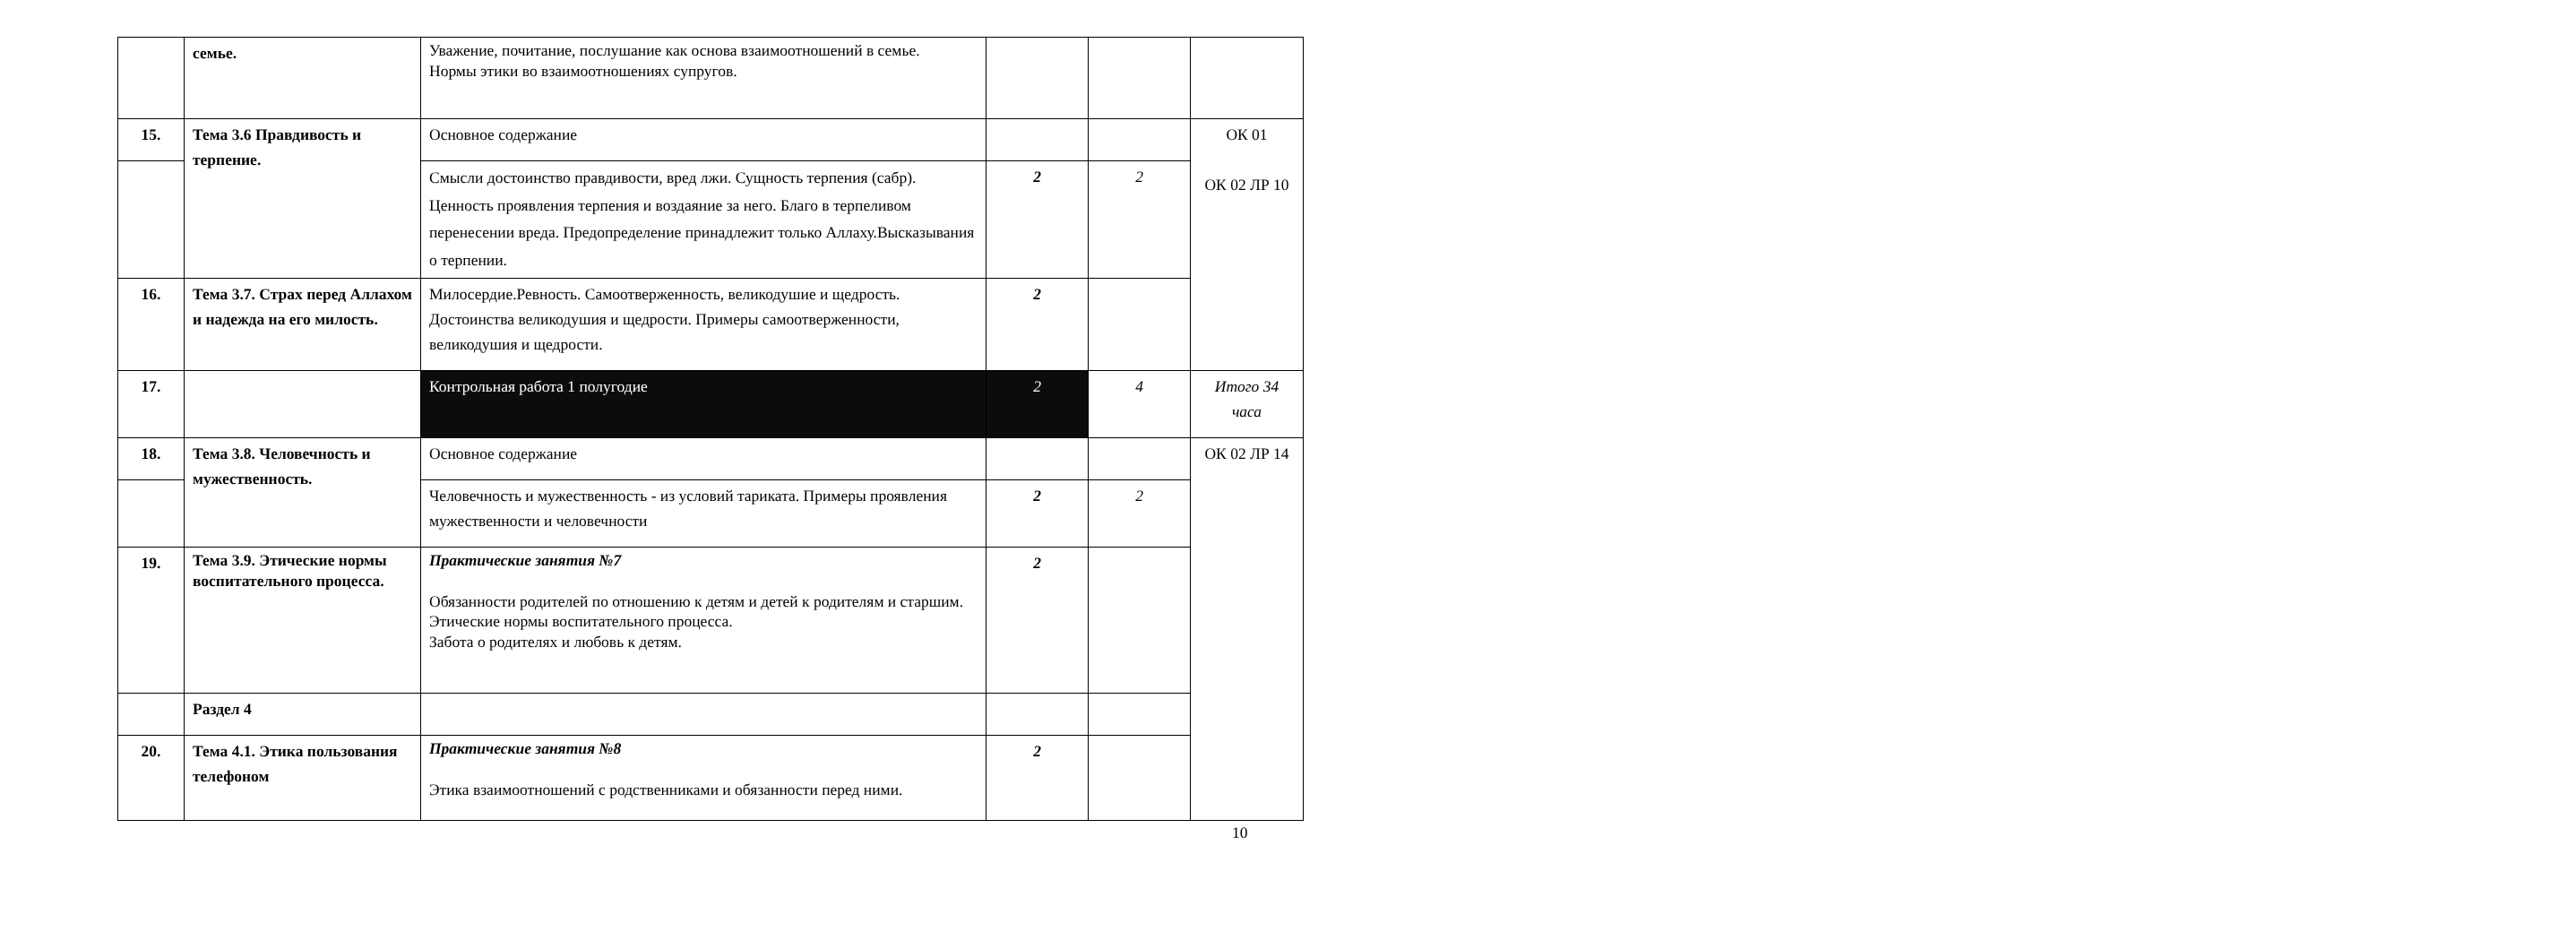| | семье. | Уважение, почитание, послушание как основа взаимоотношений в семье. Нормы этики во взаимоотношениях супругов. | | | |
| 15. | Тема 3.6 Правдивость и терпение. | Основное содержание | | | ОК 01 ОК 02 ЛР 10 |
| | | Смысли достоинство правдивости, вред лжи. Сущность терпения (сабр). Ценность проявления терпения и воздаяние за него. Благо в терпеливом перенесении вреда. Предопределение принадлежит только Аллаху.Высказывания о терпении. | 2 | 2 | |
| 16. | Тема 3.7. Страх перед Аллахом и надежда на его милость. | Милосердие.Ревность. Самоотверженность, великодушие и щедрость. Достоинства великодушия и щедрости. Примеры самоотверженности, великодушия и щедрости. | 2 | | |
| 17. | | Контрольная работа 1 полугодие | 2 | 4 | Итого 34 часа |
| 18. | Тема 3.8. Человечность и мужественность. | Основное содержание | | | ОК 02 ЛР 14 |
| | | Человечность и мужественность - из условий тариката. Примеры проявления мужественности и человечности | 2 | 2 | |
| 19. | Тема 3.9. Этические нормы воспитательного процесса. | Практические занятия №7 Обязанности родителей по отношению к детям и детей к родителям и старшим. Этические нормы воспитательного процесса. Забота о родителях и любовь к детям. | 2 | | |
| | Раздел 4 | | | | |
| 20. | Тема 4.1. Этика пользования телефоном | Практические занятия №8 Этика взаимоотношений с родственниками и обязанности перед ними. | 2 | | |
10